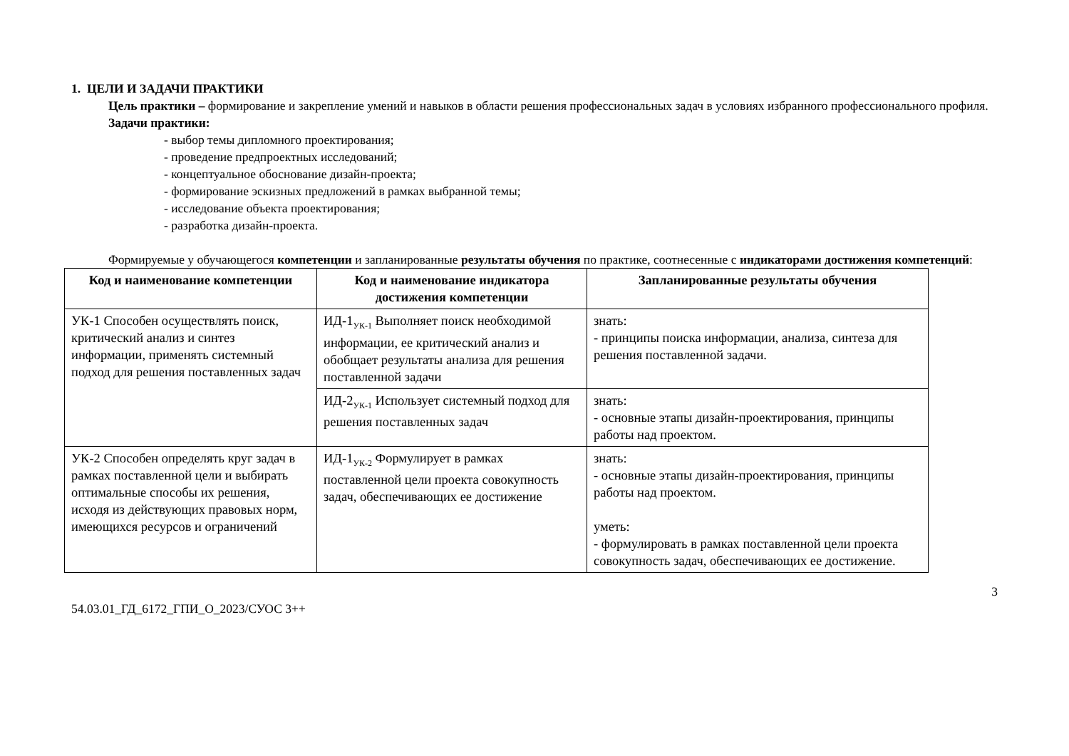1. ЦЕЛИ И ЗАДАЧИ ПРАКТИКИ
Цель практики – формирование и закрепление умений и навыков в области решения профессиональных задач в условиях избранного профессионального профиля.
Задачи практики:
- выбор темы дипломного проектирования;
- проведение предпроектных исследований;
- концептуальное обоснование дизайн-проекта;
- формирование эскизных предложений в рамках выбранной темы;
- исследование объекта проектирования;
- разработка дизайн-проекта.
Формируемые у обучающегося компетенции и запланированные результаты обучения по практике, соотнесенные с индикаторами достижения компетенций:
| Код и наименование компетенции | Код и наименование индикатора достижения компетенции | Запланированные результаты обучения |
| --- | --- | --- |
| УК-1 Способен осуществлять поиск, критический анализ и синтез информации, применять системный подход для решения поставленных задач | ИД-1<sub>УК-1</sub> Выполняет поиск необходимой информации, ее критический анализ и обобщает результаты анализа для решения поставленной задачи | знать: - принципы поиска информации, анализа, синтеза для решения поставленной задачи. |
| | ИД-2<sub>УК-1</sub> Использует системный подход для решения поставленных задач | знать: - основные этапы дизайн-проектирования, принципы работы над проектом. |
| УК-2 Способен определять круг задач в рамках поставленной цели и выбирать оптимальные способы их решения, исходя из действующих правовых норм, имеющихся ресурсов и ограничений | ИД-1<sub>УК-2</sub> Формулирует в рамках поставленной цели проекта совокупность задач, обеспечивающих ее достижение | знать: - основные этапы дизайн-проектирования, принципы работы над проектом. уметь: - формулировать в рамках поставленной цели проекта совокупность задач, обеспечивающих ее достижение. |
3
54.03.01_ГД_6172_ГПИ_О_2023/СУОС 3++